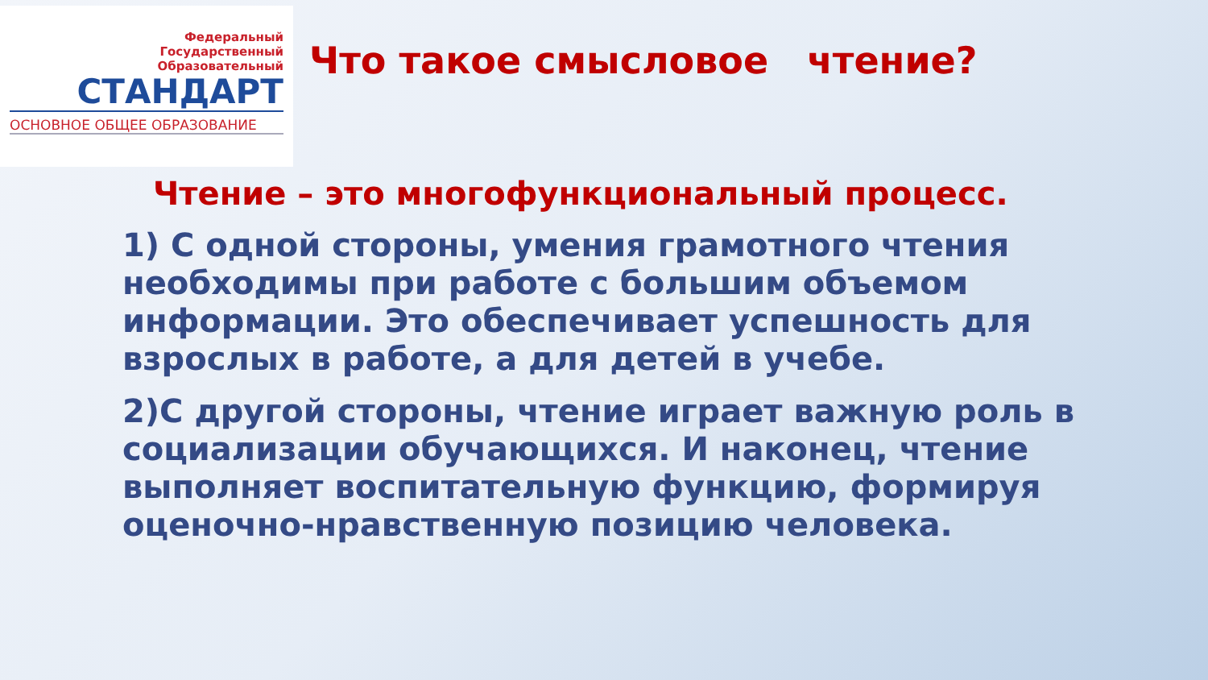Федеральный
Государственный
Образовательный
СТАНДАРТ
ОСНОВНОЕ ОБЩЕЕ ОБРАЗОВАНИЕ
Что такое смысловое чтение?
Чтение – это многофункциональный процесс.
1) С одной стороны, умения грамотного чтения необходимы при работе с большим объемом информации. Это обеспечивает успешность для взрослых в работе, а для детей в учебе.
2)С другой стороны, чтение играет важную роль в социализации обучающихся. И наконец, чтение выполняет воспитательную функцию, формируя оценочно-нравственную позицию человека.